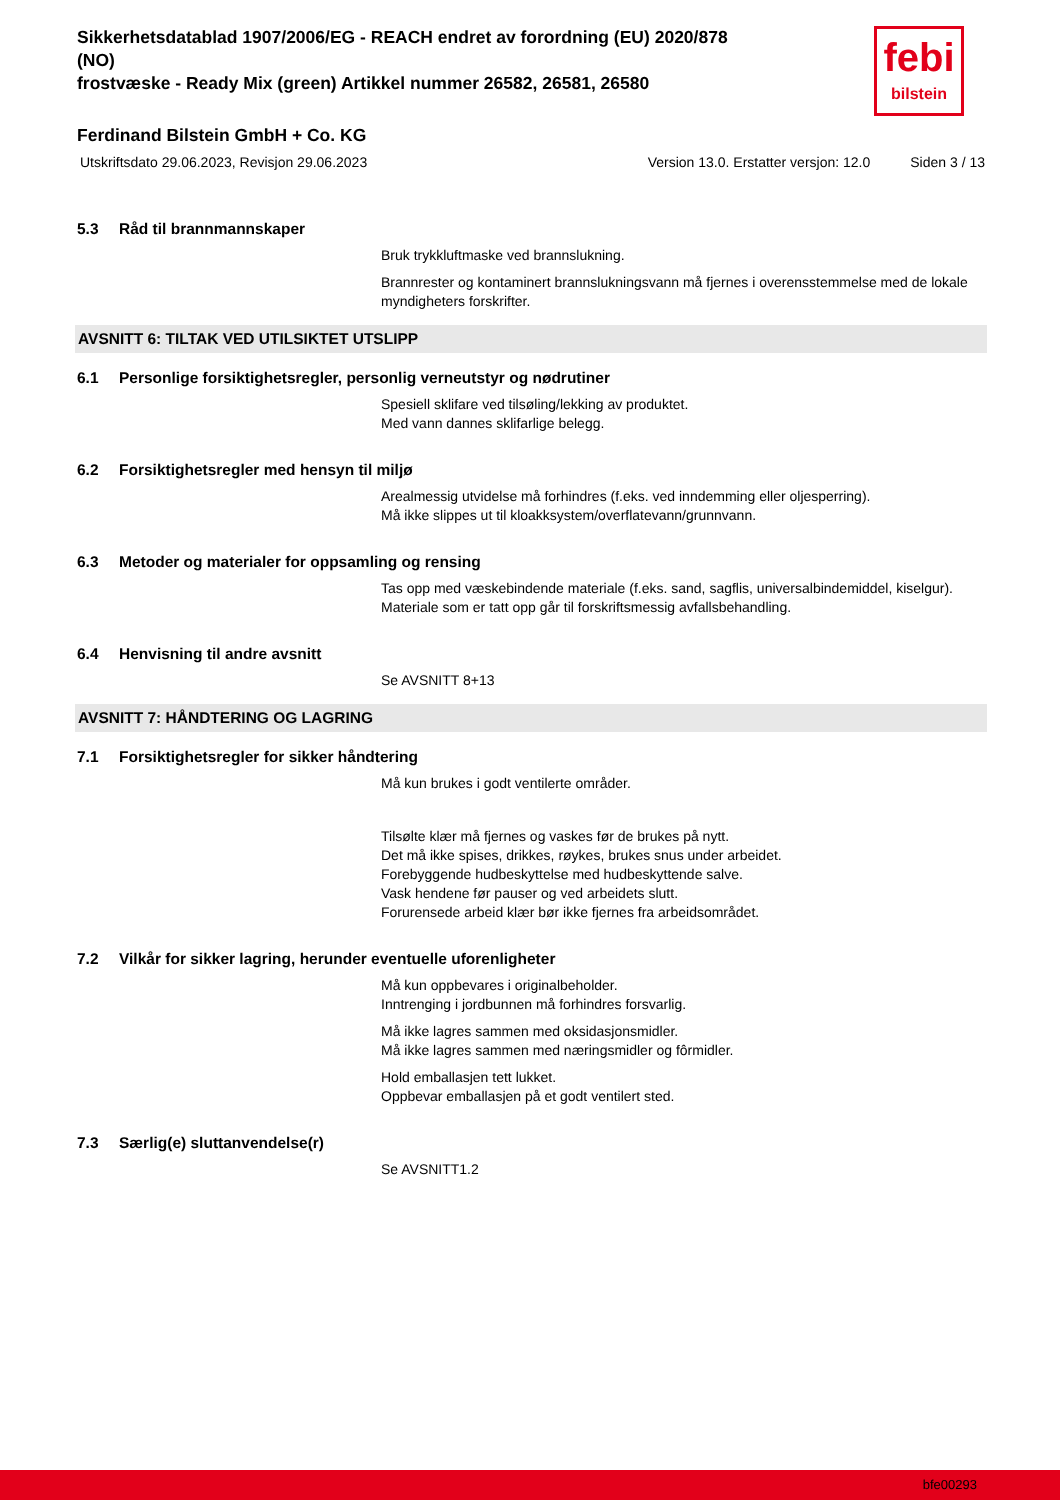Sikkerhetsdatablad 1907/2006/EG - REACH endret av forordning (EU) 2020/878 (NO)
frostvæske - Ready Mix (green) Artikkel nummer 26582, 26581, 26580
febi
bilstein
Ferdinand Bilstein GmbH + Co. KG
Utskriftsdato 29.06.2023, Revisjon 29.06.2023 Version 13.0. Erstatter versjon: 12.0 Siden 3 / 13
5.3 Råd til brannmannskaper
Bruk trykkluftmaske ved brannslukning.
Brannrester og kontaminert brannslukningsvann må fjernes i overensstemmelse med de lokale myndigheters forskrifter.
AVSNITT 6: TILTAK VED UTILSIKTET UTSLIPP
6.1 Personlige forsiktighetsregler, personlig verneutstyr og nødrutiner
Spesiell sklifare ved tilsøling/lekking av produktet.
Med vann dannes sklifarlige belegg.
6.2 Forsiktighetsregler med hensyn til miljø
Arealmessig utvidelse må forhindres (f.eks. ved inndemming eller oljesperring).
Må ikke slippes ut til kloakksystem/overflatevann/grunnvann.
6.3 Metoder og materialer for oppsamling og rensing
Tas opp med væskebindende materiale (f.eks. sand, sagflis, universalbindemiddel, kiselgur).
Materiale som er tatt opp går til forskriftsmessig avfallsbehandling.
6.4 Henvisning til andre avsnitt
Se AVSNITT 8+13
AVSNITT 7: HÅNDTERING OG LAGRING
7.1 Forsiktighetsregler for sikker håndtering
Må kun brukes i godt ventilerte områder.
Tilsølte klær må fjernes og vaskes før de brukes på nytt.
Det må ikke spises, drikkes, røykes, brukes snus under arbeidet.
Forebyggende hudbeskyttelse med hudbeskyttende salve.
Vask hendene før pauser og ved arbeidets slutt.
Forurensede arbeid klær bør ikke fjernes fra arbeidsområdet.
7.2 Vilkår for sikker lagring, herunder eventuelle uforenligheter
Må kun oppbevares i originalbeholder.
Inntrenging i jordbunnen må forhindres forsvarlig.
Må ikke lagres sammen med oksidasjonsmidler.
Må ikke lagres sammen med næringsmidler og fôrmidler.
Hold emballasjen tett lukket.
Oppbevar emballasjen på et godt ventilert sted.
7.3 Særlig(e) sluttanvendelse(r)
Se AVSNITT1.2
bfe00293